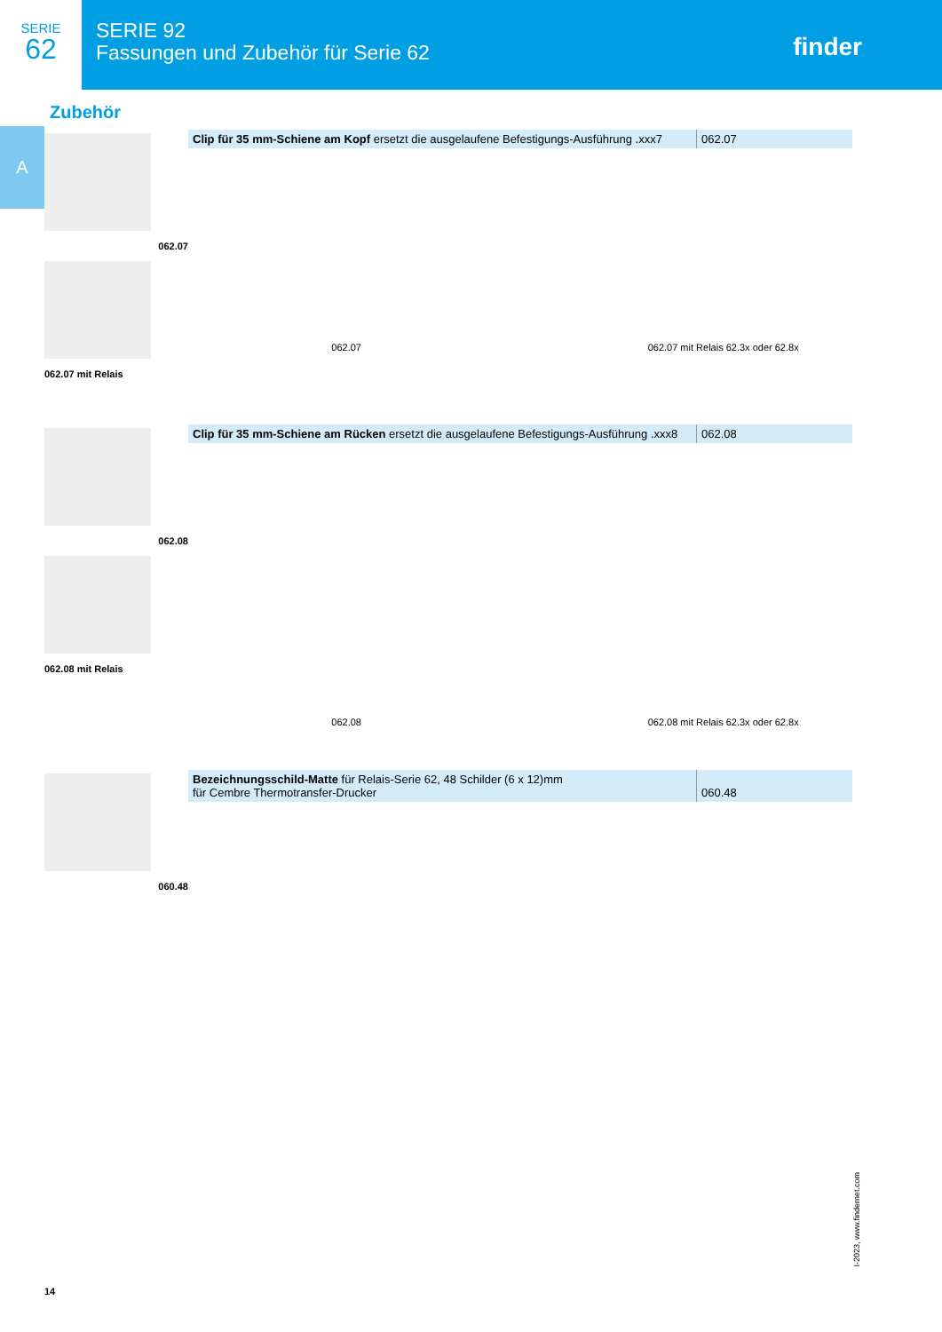SERIE
62
SERIE 92
Fassungen und Zubehör für Serie 62
finder
Zubehör
A
062.07
062.07 mit Relais
| Clip für 35 mm-Schiene am Kopf ersetzt die ausgelaufene Befestigungs-Ausführung .xxx7 | 062.07 |
062.07 062.07 mit Relais 62.3x oder 62.8x
062.08
062.08 mit Relais
| Clip für 35 mm-Schiene am Rücken ersetzt die ausgelaufene Befestigungs-Ausführung .xxx8 | 062.08 |
062.08 062.08 mit Relais 62.3x oder 62.8x
060.48
| Bezeichnungsschild-Matte für Relais-Serie 62, 48 Schilder (6 x 12)mm für Cembre Thermotransfer-Drucker | 060.48 |
I-2023, www.findernet.com
14